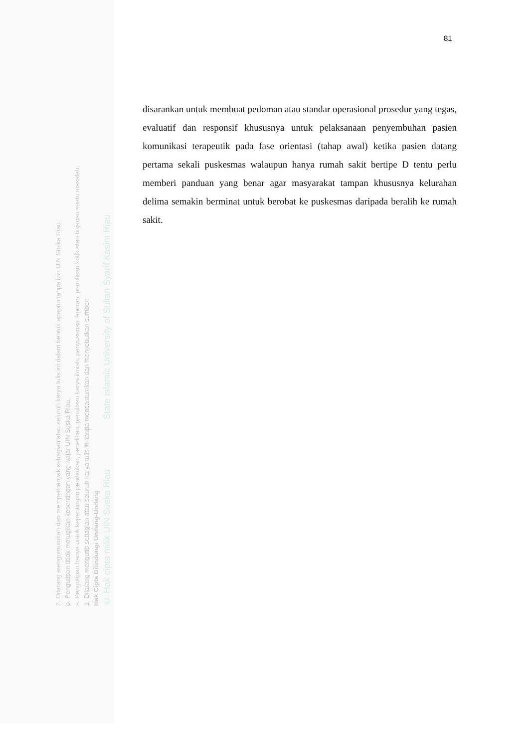© Hak cipta milik UIN Suska Riau State Islamic University of Sultan Syarif Kasim Riau
Hak Cipta Dilindungi Undang-Undang
1. Dilarang mengutip sebagian atau seluruh karya tulis ini tanpa mencantumkan dan menyebutkan sumber:
a. Pengutipan hanya untuk kepentingan pendidikan, penelitian, penulisan karya ilmiah, penyusunan laporan, penulisan kritik atau tinjauan suatu masalah.
b. Pengutipan tidak merugikan kepentingan yang wajar UIN Suska Riau.
2. Dilarang mengumumkan dan memperbanyak sebagian atau seluruh karya tulis ini dalam bentuk apapun tanpa izin UIN Suska Riau.
81
disarankan untuk membuat pedoman atau standar operasional prosedur yang tegas, evaluatif dan responsif khususnya untuk pelaksanaan penyembuhan pasien komunikasi terapeutik pada fase orientasi (tahap awal) ketika pasien datang pertama sekali puskesmas walaupun hanya rumah sakit bertipe D tentu perlu memberi panduan yang benar agar masyarakat tampan khususnya kelurahan delima semakin berminat untuk berobat ke puskesmas daripada beralih ke rumah sakit.